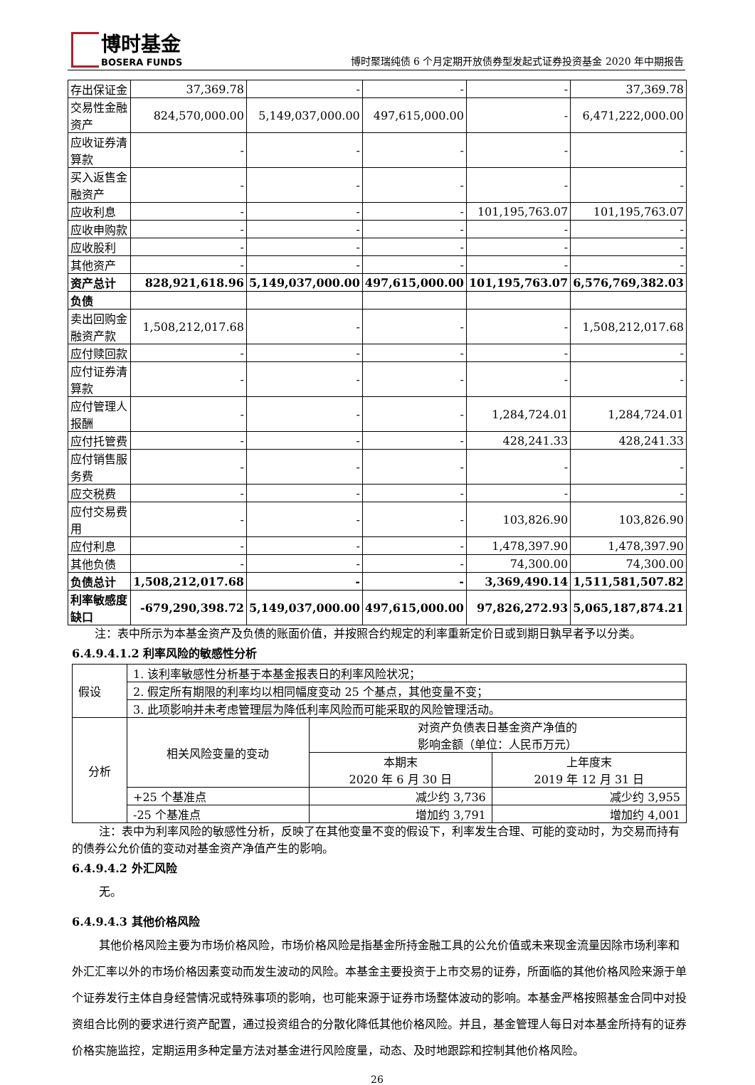博时基金
BOSERA FUNDS
博时聚瑞纯债 6 个月定期开放债券型发起式证券投资基金 2020 年中期报告
| 存出保证金 | 37,369.78 | - | - | - | 37,369.78 |
| 交易性金融资产 | 824,570,000.00 | 5,149,037,000.00 | 497,615,000.00 | - | 6,471,222,000.00 |
| 应收证券清算款 | - | - | - | - | - |
| 买入返售金融资产 | - | - | - | - | - |
| 应收利息 | - | - | - | 101,195,763.07 | 101,195,763.07 |
| 应收申购款 | - | - | - | - | - |
| 应收股利 | - | - | - | - | - |
| 其他资产 | - | - | - | - | - |
| 资产总计 | 828,921,618.96 | 5,149,037,000.00 | 497,615,000.00 | 101,195,763.07 | 6,576,769,382.03 |
| 负债 | | | | | |
| 卖出回购金融资产款 | 1,508,212,017.68 | - | - | - | 1,508,212,017.68 |
| 应付赎回款 | - | - | - | - | - |
| 应付证券清算款 | - | - | - | - | - |
| 应付管理人报酬 | - | - | - | 1,284,724.01 | 1,284,724.01 |
| 应付托管费 | - | - | - | 428,241.33 | 428,241.33 |
| 应付销售服务费 | - | - | - | - | - |
| 应交税费 | - | - | - | - | - |
| 应付交易费用 | - | - | - | 103,826.90 | 103,826.90 |
| 应付利息 | - | - | - | 1,478,397.90 | 1,478,397.90 |
| 其他负债 | - | - | - | 74,300.00 | 74,300.00 |
| 负债总计 | 1,508,212,017.68 | - | - | 3,369,490.14 | 1,511,581,507.82 |
| 利率敏感度缺口 | -679,290,398.72 | 5,149,037,000.00 | 497,615,000.00 | 97,826,272.93 | 5,065,187,874.21 |
注：表中所示为本基金资产及负债的账面价值，并按照合约规定的利率重新定价日或到期日孰早者予以分类。
6.4.9.4.1.2 利率风险的敏感性分析
| 假设 | 1. 该利率敏感性分析基于本基金报表日的利率风险状况； | | |
| | 2. 假定所有期限的利率均以相同幅度变动 25 个基点，其他变量不变； | | |
| | 3. 此项影响并未考虑管理层为降低利率风险而可能采取的风险管理活动。 | | |
| 分析 | 相关风险变量的变动 | 对资产负债表日基金资产净值的 影响金额（单位：人民币万元） | |
| | | 本期末 2020 年 6 月 30 日 | 上年度末 2019 年 12 月 31 日 |
| | +25 个基准点 | 减少约 3,736 | 减少约 3,955 |
| | -25 个基准点 | 增加约 3,791 | 增加约 4,001 |
注：表中为利率风险的敏感性分析，反映了在其他变量不变的假设下，利率发生合理、可能的变动时，为交易而持有的债券公允价值的变动对基金资产净值产生的影响。
6.4.9.4.2 外汇风险
无。
6.4.9.4.3 其他价格风险
其他价格风险主要为市场价格风险，市场价格风险是指基金所持金融工具的公允价值或未来现金流量因除市场利率和外汇汇率以外的市场价格因素变动而发生波动的风险。本基金主要投资于上市交易的证券，所面临的其他价格风险来源于单个证券发行主体自身经营情况或特殊事项的影响，也可能来源于证券市场整体波动的影响。本基金严格按照基金合同中对投资组合比例的要求进行资产配置，通过投资组合的分散化降低其他价格风险。并且，基金管理人每日对本基金所持有的证券价格实施监控，定期运用多种定量方法对基金进行风险度量，动态、及时地跟踪和控制其他价格风险。
26